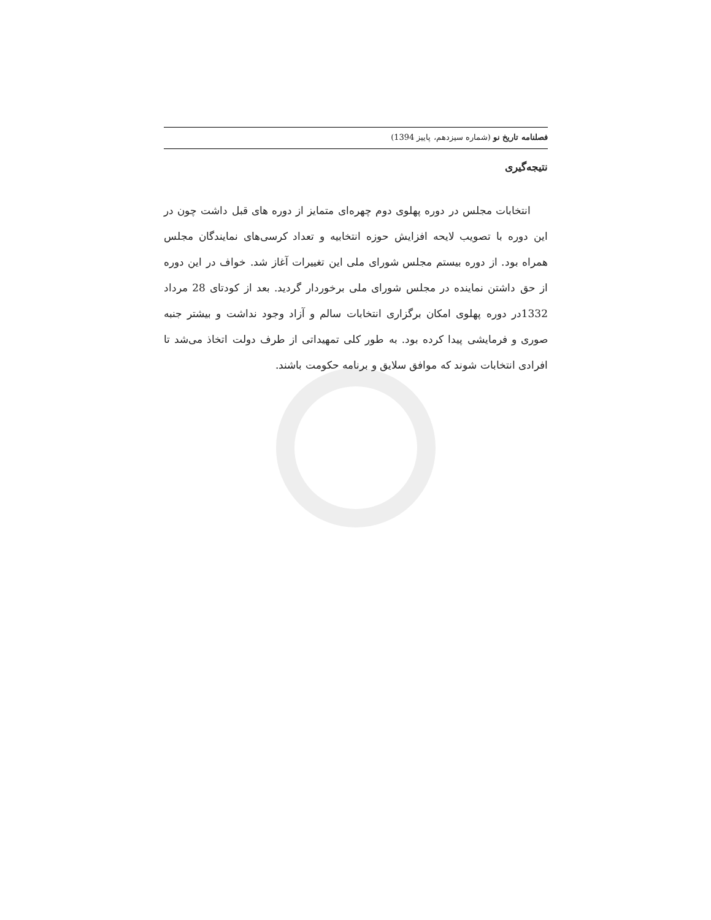فصلنامه تاریخ نو (شماره سیزدهم، پاییز 1394)
نتیجه‌گیری
انتخابات مجلس در دوره پهلوی دوم چهره‌ای متمایز از دوره های قبل داشت چون در این دوره با تصویب لایحه افزایش حوزه انتخابیه و تعداد کرسی‌های نمایندگان مجلس همراه بود. از دوره بیستم مجلس شورای ملی این تغییرات آغاز شد. خواف در این دوره از حق داشتن نماینده در مجلس شورای ملی برخوردار گردید. بعد از کودتای 28 مرداد 1332در دوره پهلوی امکان برگزاری انتخابات سالم و آزاد وجود نداشت و بیشتر جنبه صوری و فرمایشی پیدا کرده بود. به طور کلی تمهیداتی از طرف دولت اتخاذ می‌شد تا افرادی انتخابات شوند که موافق سلایق و برنامه حکومت باشند.